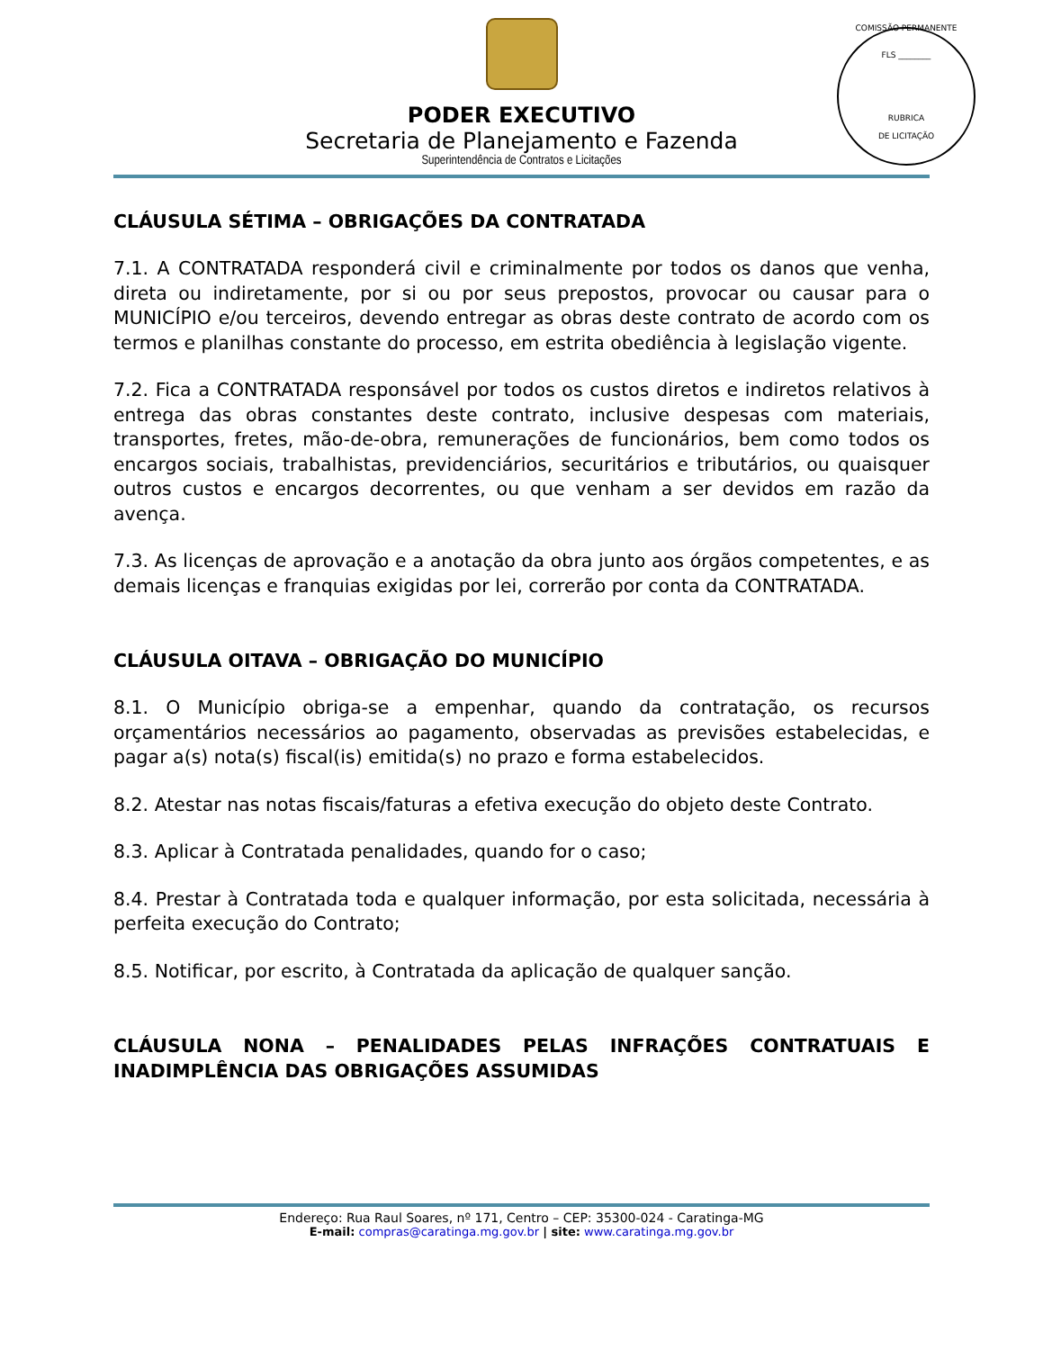PODER EXECUTIVO
Secretaria de Planejamento e Fazenda
Superintendência de Contratos e Licitações
COMISSÃO PERMANENTE
FLS ________
RUBRICA
DE LICITAÇÃO
CLÁUSULA SÉTIMA – OBRIGAÇÕES DA CONTRATADA
7.1. A CONTRATADA responderá civil e criminalmente por todos os danos que venha, direta ou indiretamente, por si ou por seus prepostos, provocar ou causar para o MUNICÍPIO e/ou terceiros, devendo entregar as obras deste contrato de acordo com os termos e planilhas constante do processo, em estrita obediência à legislação vigente.
7.2. Fica a CONTRATADA responsável por todos os custos diretos e indiretos relativos à entrega das obras constantes deste contrato, inclusive despesas com materiais, transportes, fretes, mão-de-obra, remunerações de funcionários, bem como todos os encargos sociais, trabalhistas, previdenciários, securitários e tributários, ou quaisquer outros custos e encargos decorrentes, ou que venham a ser devidos em razão da avença.
7.3. As licenças de aprovação e a anotação da obra junto aos órgãos competentes, e as demais licenças e franquias exigidas por lei, correrão por conta da CONTRATADA.
CLÁUSULA OITAVA – OBRIGAÇÃO DO MUNICÍPIO
8.1. O Município obriga-se a empenhar, quando da contratação, os recursos orçamentários necessários ao pagamento, observadas as previsões estabelecidas, e pagar a(s) nota(s) fiscal(is) emitida(s) no prazo e forma estabelecidos.
8.2. Atestar nas notas fiscais/faturas a efetiva execução do objeto deste Contrato.
8.3. Aplicar à Contratada penalidades, quando for o caso;
8.4. Prestar à Contratada toda e qualquer informação, por esta solicitada, necessária à perfeita execução do Contrato;
8.5. Notificar, por escrito, à Contratada da aplicação de qualquer sanção.
CLÁUSULA NONA – PENALIDADES PELAS INFRAÇÕES CONTRATUAIS E INADIMPLÊNCIA DAS OBRIGAÇÕES ASSUMIDAS
Endereço: Rua Raul Soares, nº 171, Centro – CEP: 35300-024 - Caratinga-MG
E-mail: compras@caratinga.mg.gov.br | site: www.caratinga.mg.gov.br